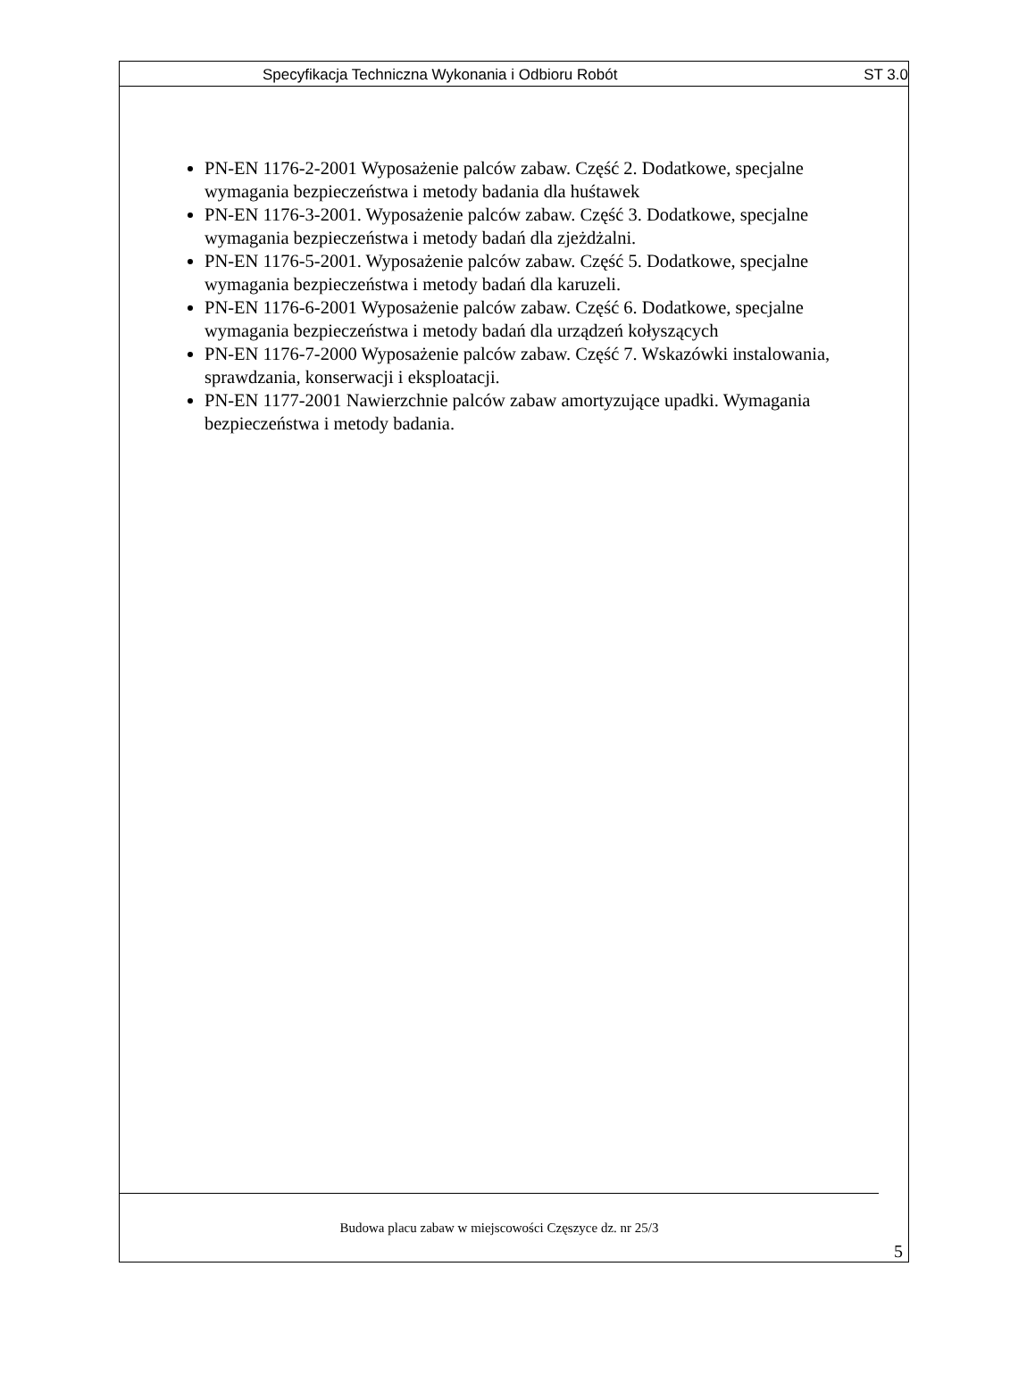Specyfikacja Techniczna Wykonania i Odbioru Robót ST 3.0
PN-EN 1176-2-2001 Wyposażenie palców zabaw. Część 2. Dodatkowe, specjalne wymagania bezpieczeństwa i metody badania dla huśtawek
PN-EN 1176-3-2001. Wyposażenie palców zabaw. Część 3. Dodatkowe, specjalne wymagania bezpieczeństwa i metody badań dla zjeżdżalni.
PN-EN 1176-5-2001. Wyposażenie palców zabaw. Część 5. Dodatkowe, specjalne wymagania bezpieczeństwa i metody badań dla karuzeli.
PN-EN 1176-6-2001 Wyposażenie palców zabaw. Część 6. Dodatkowe, specjalne wymagania bezpieczeństwa i metody badań dla urządzeń kołyszących
PN-EN 1176-7-2000 Wyposażenie palców zabaw. Część 7. Wskazówki instalowania, sprawdzania, konserwacji i eksploatacji.
PN-EN 1177-2001 Nawierzchnie palców zabaw amortyzujące upadki. Wymagania bezpieczeństwa i metody badania.
Budowa placu zabaw w miejscowości Częszyce dz. nr 25/3
5